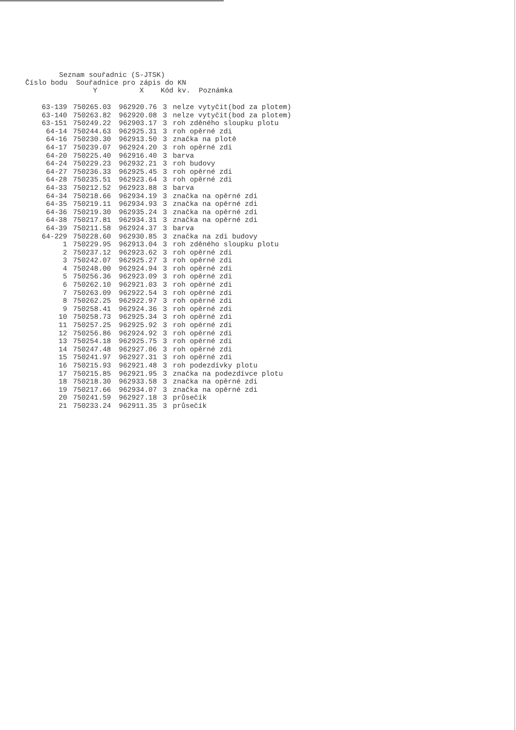Seznam souřadnic (S-JTSK) Číslo bodu Souřadnice pro zápis do KN Y X Kód kv. Poznámka
| 63-139 | 750265.03 | 962920.76 | 3 | nelze vytyčit(bod za plotem) |
| 63-140 | 750263.82 | 962920.08 | 3 | nelze vytyčit(bod za plotem) |
| 63-151 | 750249.22 | 962903.17 | 3 | roh zděného sloupku plotu |
| 64-14 | 750244.63 | 962925.31 | 3 | roh opěrné zdi |
| 64-16 | 750230.30 | 962913.50 | 3 | značka na plotě |
| 64-17 | 750239.07 | 962924.20 | 3 | roh opěrné zdi |
| 64-20 | 750225.40 | 962916.40 | 3 | barva |
| 64-24 | 750229.23 | 962932.21 | 3 | roh budovy |
| 64-27 | 750236.33 | 962925.45 | 3 | roh opěrné zdi |
| 64-28 | 750235.51 | 962923.64 | 3 | roh opěrné zdi |
| 64-33 | 750212.52 | 962923.88 | 3 | barva |
| 64-34 | 750218.66 | 962934.19 | 3 | značka na opěrné zdi |
| 64-35 | 750219.11 | 962934.93 | 3 | značka na opěrné zdi |
| 64-36 | 750219.30 | 962935.24 | 3 | značka na opěrné zdi |
| 64-38 | 750217.81 | 962934.31 | 3 | značka na opěrné zdi |
| 64-39 | 750211.58 | 962924.37 | 3 | barva |
| 64-229 | 750228.60 | 962930.85 | 3 | značka na zdi budovy |
| 1 | 750229.95 | 962913.04 | 3 | roh zděného sloupku plotu |
| 2 | 750237.12 | 962923.62 | 3 | roh opěrné zdi |
| 3 | 750242.07 | 962925.27 | 3 | roh opěrné zdi |
| 4 | 750248.00 | 962924.94 | 3 | roh opěrné zdi |
| 5 | 750256.36 | 962923.09 | 3 | roh opěrné zdi |
| 6 | 750262.10 | 962921.03 | 3 | roh opěrné zdi |
| 7 | 750263.09 | 962922.54 | 3 | roh opěrné zdi |
| 8 | 750262.25 | 962922.97 | 3 | roh opěrné zdi |
| 9 | 750258.41 | 962924.36 | 3 | roh opěrné zdi |
| 10 | 750258.73 | 962925.34 | 3 | roh opěrné zdi |
| 11 | 750257.25 | 962925.92 | 3 | roh opěrné zdi |
| 12 | 750256.86 | 962924.92 | 3 | roh opěrné zdi |
| 13 | 750254.18 | 962925.75 | 3 | roh opěrné zdi |
| 14 | 750247.48 | 962927.06 | 3 | roh opěrné zdi |
| 15 | 750241.97 | 962927.31 | 3 | roh opěrné zdi |
| 16 | 750215.93 | 962921.48 | 3 | roh podezdívky plotu |
| 17 | 750215.85 | 962921.95 | 3 | značka na podezdívce plotu |
| 18 | 750218.30 | 962933.58 | 3 | značka na opěrné zdi |
| 19 | 750217.66 | 962934.07 | 3 | značka na opěrné zdi |
| 20 | 750241.59 | 962927.18 | 3 | průsečík |
| 21 | 750233.24 | 962911.35 | 3 | průsečík |